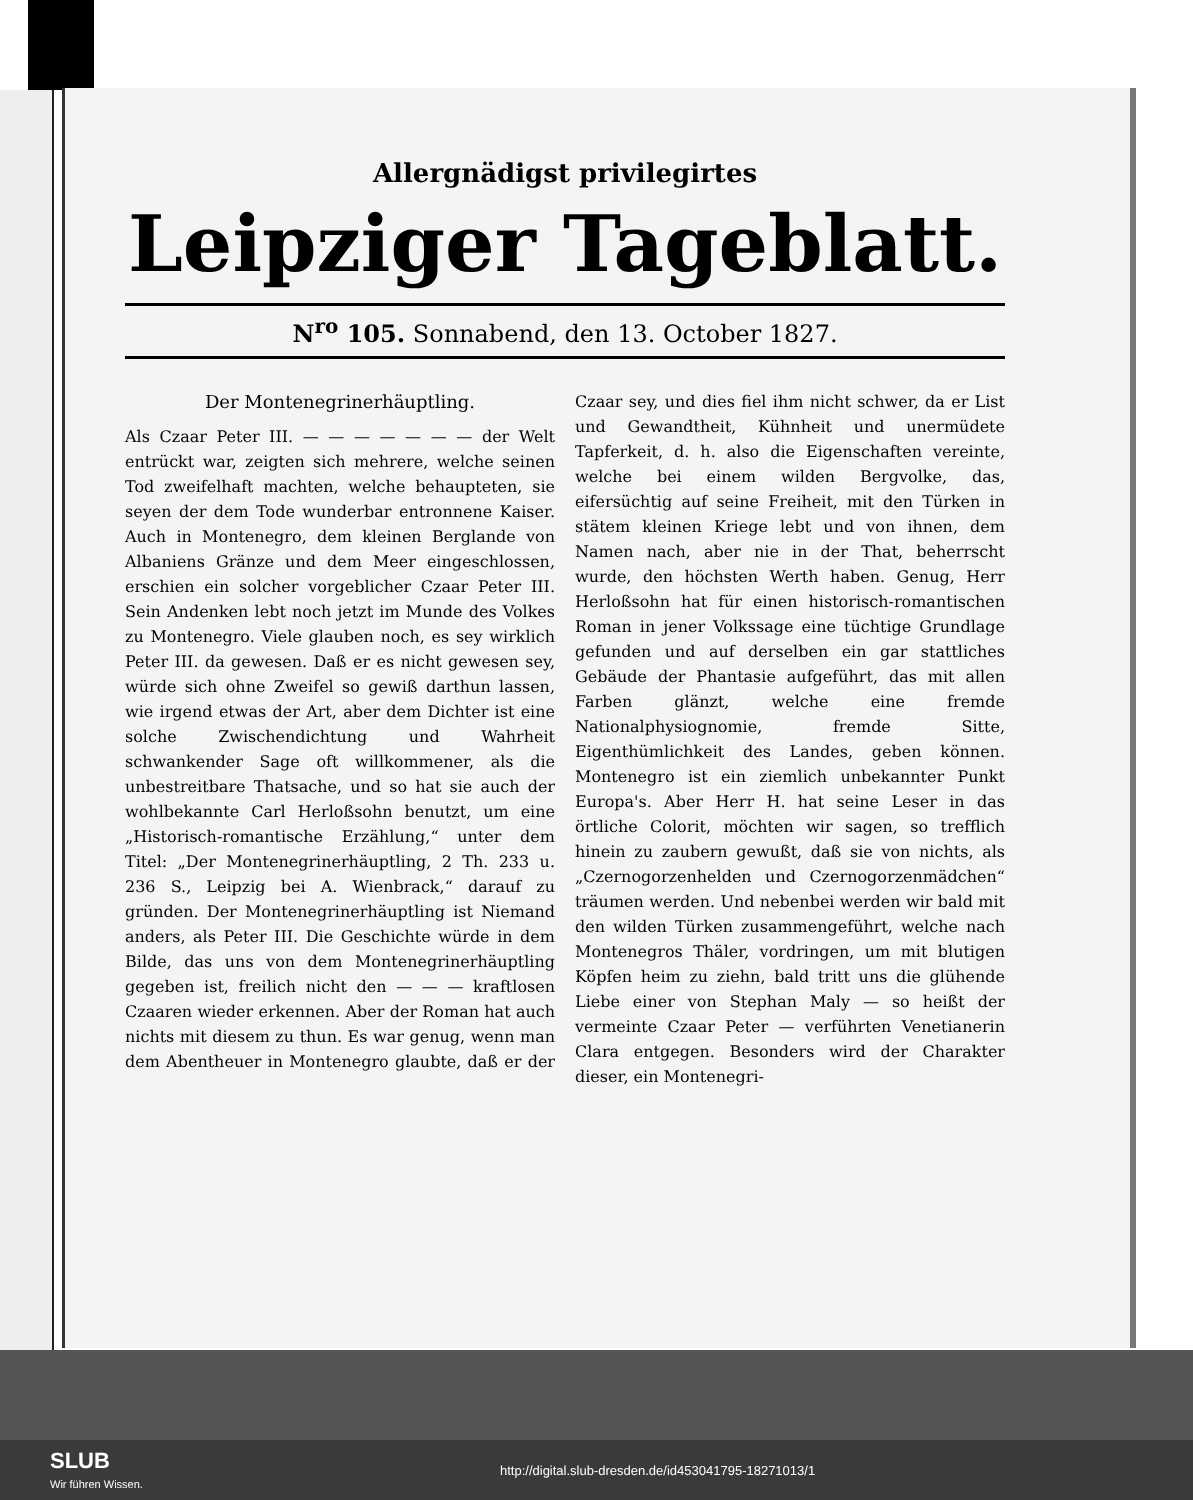Allergnädigst privilegirtes
Leipziger Tageblatt.
N<sup>ro</sup> 105. Sonnabend, den 13. October 1827.
Der Montenegrinerhäuptling.
Als Czaar Peter III. — — — — — — — der Welt entrückt war, zeigten sich mehrere, welche seinen Tod zweifelhaft machten, welche behaupteten, sie seyen der dem Tode wunderbar entronnene Kaiser. Auch in Montenegro, dem kleinen Berglande von Albaniens Gränze und dem Meer eingeschlossen, erschien ein solcher vorgeblicher Czaar Peter III. Sein Andenken lebt noch jetzt im Munde des Volkes zu Montenegro. Viele glauben noch, es sey wirklich Peter III. da gewesen. Daß er es nicht gewesen sey, würde sich ohne Zweifel so gewiß darthun lassen, wie irgend etwas der Art, aber dem Dichter ist eine solche Zwischendichtung und Wahrheit schwankender Sage oft willkommener, als die unbestreitbare Thatsache, und so hat sie auch der wohlbekannte Carl Herloßsohn benutzt, um eine „Historisch-romantische Erzählung,“ unter dem Titel: „Der Montenegrinerhäuptling, 2 Th. 233 u. 236 S., Leipzig bei A. Wienbrack,“ darauf zu gründen. Der Montenegrinerhäuptling ist Niemand anders, als Peter III. Die Geschichte würde in dem Bilde, das uns von dem Montenegrinerhäuptling gegeben ist, freilich nicht den — — — kraftlosen Czaaren wieder erkennen. Aber der Roman hat auch nichts mit diesem zu thun. Es war genug, wenn man dem Abentheuer in Montenegro glaubte, daß er der Czaar sey, und dies fiel ihm nicht schwer, da er List und Gewandtheit, Kühnheit und unermüdete Tapferkeit, d. h. also die Eigenschaften vereinte, welche bei einem wilden Bergvolke, das, eifersüchtig auf seine Freiheit, mit den Türken in stätem kleinen Kriege lebt und von ihnen, dem Namen nach, aber nie in der That, beherrscht wurde, den höchsten Werth haben. Genug, Herr Herloßsohn hat für einen historisch-romantischen Roman in jener Volkssage eine tüchtige Grundlage gefunden und auf derselben ein gar stattliches Gebäude der Phantasie aufgeführt, das mit allen Farben glänzt, welche eine fremde Nationalphysiognomie, fremde Sitte, Eigenthümlichkeit des Landes, geben können. Montenegro ist ein ziemlich unbekannter Punkt Europa's. Aber Herr H. hat seine Leser in das örtliche Colorit, möchten wir sagen, so trefflich hinein zu zaubern gewußt, daß sie von nichts, als „Czernogorzenhelden und Czernogorzenmädchen“ träumen werden. Und nebenbei werden wir bald mit den wilden Türken zusammengeführt, welche nach Montenegros Thäler, vordringen, um mit blutigen Köpfen heim zu ziehn, bald tritt uns die glühende Liebe einer von Stephan Maly — so heißt der vermeinte Czaar Peter — verführten Venetianerin Clara entgegen. Besonders wird der Charakter dieser, ein Montenegri-
SLUB
Wir führen Wissen.
http://digital.slub-dresden.de/id453041795-18271013/1